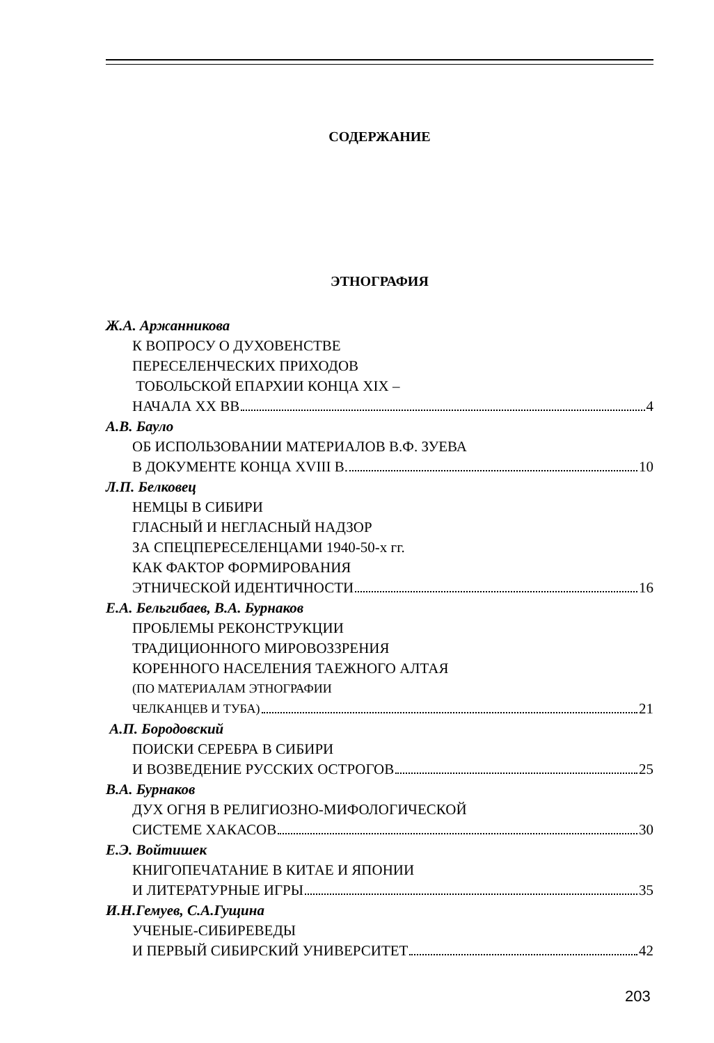СОДЕРЖАНИЕ
ЭТНОГРАФИЯ
Ж.А. Аржанникова
К ВОПРОСУ О ДУХОВЕНСТВЕ
ПЕРЕСЕЛЕНЧЕСКИХ ПРИХОДОВ
ТОБОЛЬСКОЙ ЕПАРХИИ КОНЦА XIX –
НАЧАЛА XX ВВ 4
А.В. Бауло
ОБ ИСПОЛЬЗОВАНИИ МАТЕРИАЛОВ В.Ф. ЗУЕВА
В ДОКУМЕНТЕ КОНЦА XVIII В. 10
Л.П. Белковец
НЕМЦЫ В СИБИРИ
ГЛАСНЫЙ И НЕГЛАСНЫЙ НАДЗОР
ЗА СПЕЦПЕРЕСЕЛЕНЦАМИ 1940-50-х гг.
КАК ФАКТОР ФОРМИРОВАНИЯ
ЭТНИЧЕСКОЙ ИДЕНТИЧНОСТИ 16
Е.А. Бельгибаев, В.А. Бурнаков
ПРОБЛЕМЫ РЕКОНСТРУКЦИИ
ТРАДИЦИОННОГО МИРОВОЗЗРЕНИЯ
КОРЕННОГО НАСЕЛЕНИЯ ТАЕЖНОГО АЛТАЯ
(ПО МАТЕРИАЛАМ ЭТНОГРАФИИ
ЧЕЛКАНЦЕВ И ТУБА) 21
А.П. Бородовский
ПОИСКИ СЕРЕБРА В СИБИРИ
И ВОЗВЕДЕНИЕ РУССКИХ ОСТРОГОВ 25
В.А. Бурнаков
ДУХ ОГНЯ В РЕЛИГИОЗНО-МИФОЛОГИЧЕСКОЙ
СИСТЕМЕ ХАКАСОВ 30
Е.Э. Войтишек
КНИГОПЕЧАТАНИЕ В КИТАЕ И ЯПОНИИ
И ЛИТЕРАТУРНЫЕ ИГРЫ 35
И.Н.Гемуев, С.А.Гущина
УЧЕНЫЕ-СИБИРЕВЕДЫ
И ПЕРВЫЙ СИБИРСКИЙ УНИВЕРСИТЕТ 42
203